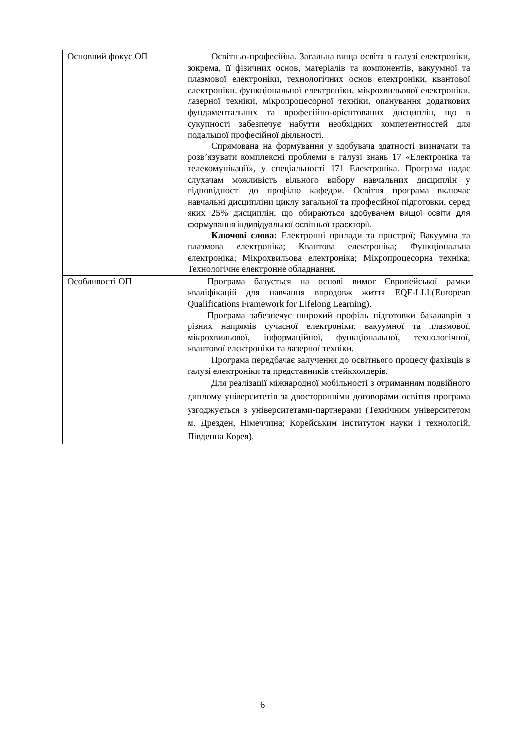| Основний фокус ОП | Освітньо-професійна. Загальна вища освіта в галузі електроніки, зокрема, її фізичних основ, матеріалів та компонентів, вакуумної та плазмової електроніки, технологічних основ електроніки, квантової електроніки, функціональної електроніки, мікрохвильової електроніки, лазерної техніки, мікропроцесорної техніки, опанування додаткових фундаментальних та професійно-орієнтованих дисциплін, що в сукупності забезпечує набуття необхідних компетентностей для подальшої професійної діяльності. Спрямована на формування у здобувача здатності визначати та розв’язувати комплексні проблеми в галузі знань 17 «Електроніка та телекомунікації», у спеціальності 171 Електроніка. Програма надає слухачам можливість вільного вибору навчальних дисциплін у відповідності до профілю кафедри. Освітня програма включає навчальні дисципліни циклу загальної та професійної підготовки, серед яких 25% дисциплін, що обираються здобувачем вищої освіти для формування індивідуальної освітньої траєкторії. Ключові слова: Електронні прилади та пристрої; Вакуумна та плазмова електроніка; Квантова електроніка; Функціональна електроніка; Мікрохвильова електроніка; Мікропроцесорна техніка; Технологічне електронне обладнання. |
| Особливості ОП | Програма базується на основі вимог Європейської рамки кваліфікацій для навчання впродовж життя EQF-LLL(European Qualifications Framework for Lifelong Learning). Програма забезпечує широкий профіль підготовки бакалаврів з різних напрямів сучасної електроніки: вакуумної та плазмової, мікрохвильової, інформаційної, функціональної, технологічної, квантової електроніки та лазерної техніки. Програма передбачає залучення до освітнього процесу фахівців в галузі електроніки та представників стейкхолдерів. Для реалізації міжнародної мобільності з отриманням подвійного диплому університетів за двосторонніми договорами освітня програма узгоджується з університетами-партнерами (Технічним університетом м. Дрезден, Німеччина; Корейським інститутом науки і технологій, Південна Корея). |
6